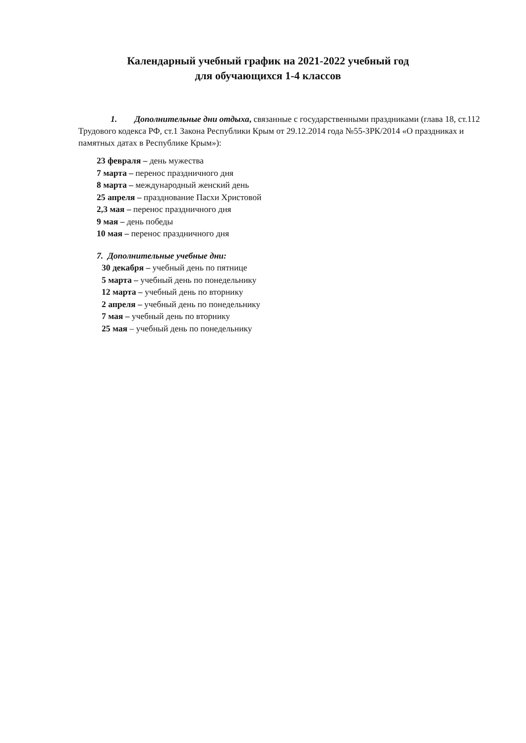Календарный учебный график на 2021-2022 учебный год
для обучающихся 1-4 классов
1. Дополнительные дни отдыха, связанные с государственными праздниками (глава 18, ст.112 Трудового кодекса РФ, ст.1 Закона Республики Крым от 29.12.2014 года №55-ЗРК/2014 «О праздниках и памятных датах в Республике Крым»):
23 февраля – день мужества
7 марта – перенос праздничного дня
8 марта – международный женский день
25 апреля – празднование Пасхи Христовой
2,3 мая – перенос праздничного дня
9 мая – день победы
10 мая – перенос праздничного дня
7. Дополнительные учебные дни:
30 декабря – учебный день по пятнице
5 марта – учебный день по понедельнику
12 марта – учебный день по вторнику
2 апреля – учебный день по понедельнику
7 мая – учебный день по вторнику
25 мая – учебный день по понедельнику